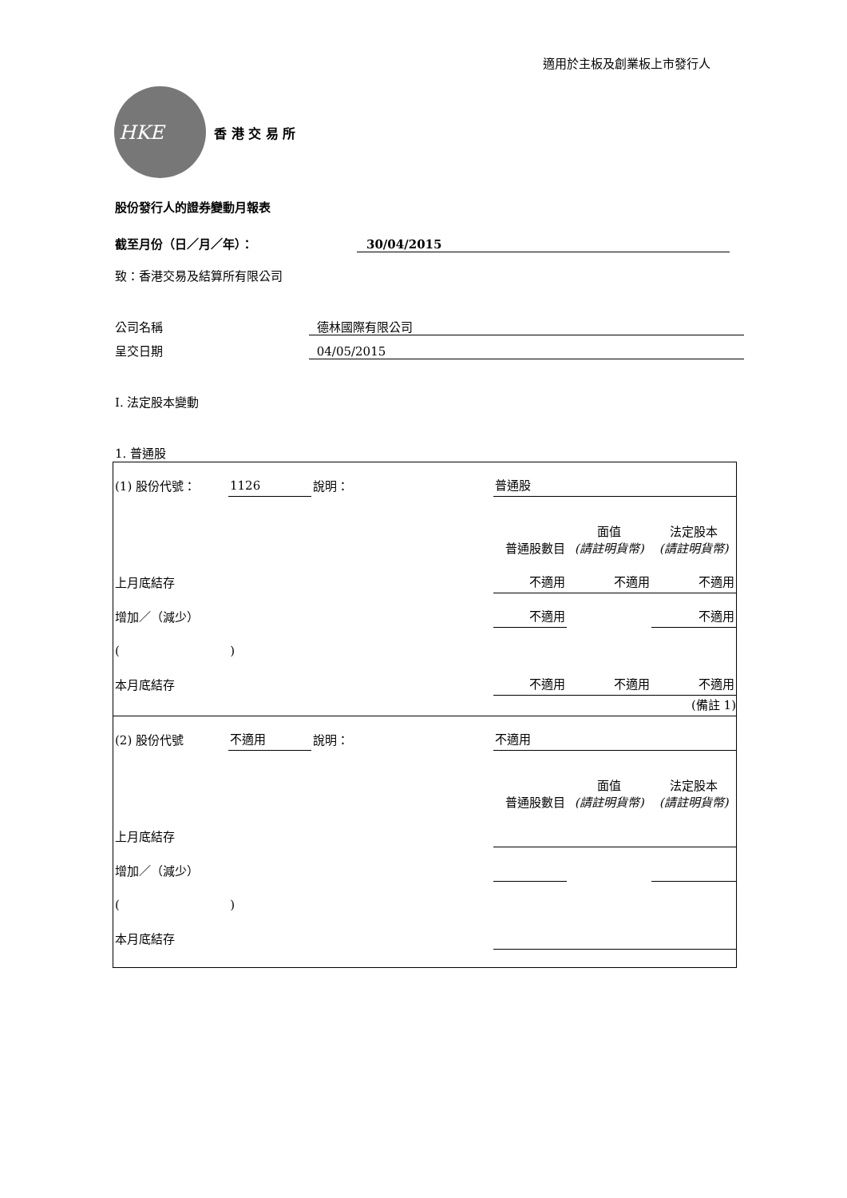適用於主板及創業板上市發行人
HKE
香 港 交 易 所
股份發行人的證券變動月報表
截至月份（日／月／年）： 30/04/2015
致：香港交易及結算所有限公司
公司名稱 德林國際有限公司
呈交日期 04/05/2015
I. 法定股本變動
1. 普通股
| (1) 股份代號： | 1126 | 說明： | | 普通股 | | |
| | | | | 普通股數目 | 面值 (請註明貨幣) | 法定股本 (請註明貨幣) |
| 上月底結存 | | | | 不適用 | 不適用 | 不適用 |
| 增加／（減少） | | | | 不適用 | | 不適用 |
| ( ) | | | | | | |
| 本月底結存 | | | | 不適用 | 不適用 | 不適用 |
| | | | | | | (備註 1) |
| (2) 股份代號 | 不適用 | 說明： | | 不適用 | | |
| | | | | 普通股數目 | 面值 (請註明貨幣) | 法定股本 (請註明貨幣) |
| 上月底結存 | | | | | | |
| 增加／（減少） | | | | | | |
| ( ) | | | | | | |
| 本月底結存 | | | | | | |